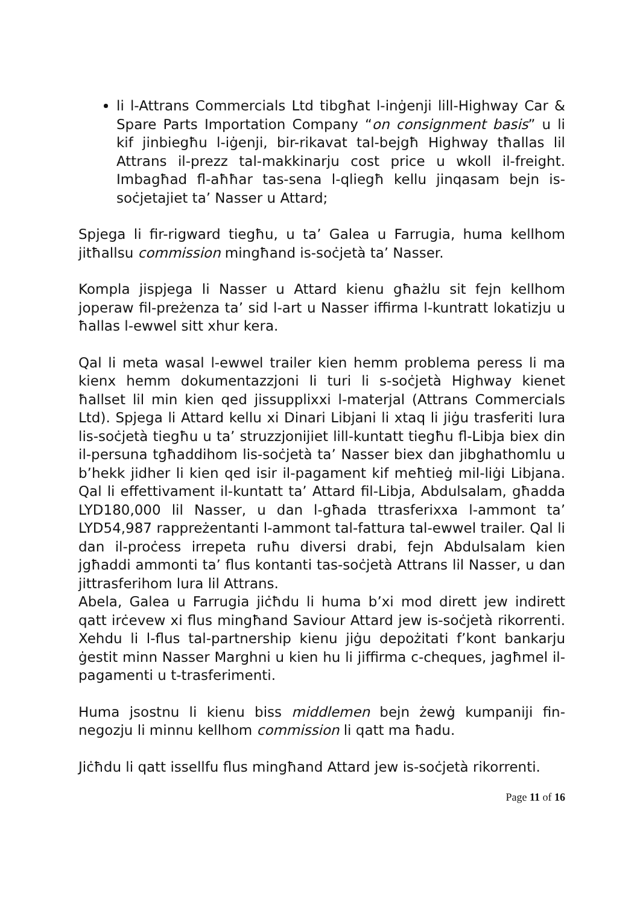li l-Attrans Commercials Ltd tibgħat l-inġenji lill-Highway Car & Spare Parts Importation Company “on consignment basis” u li kif jinbiegħu l-iġenji, bir-rikavat tal-bejgħ Highway tħallas lil Attrans il-prezz tal-makkinarju cost price u wkoll il-freight. Imbagħad fl-aħħar tas-sena l-qliegħ kellu jinqasam bejn is-soċjetajiet ta’ Nasser u Attard;
Spjega li fir-rigward tiegħu, u ta’ Galea u Farrugia, huma kellhom jitħallsu commission mingħand is-soċjetà ta’ Nasser.
Kompla jispjega li Nasser u Attard kienu għażlu sit fejn kellhom joperaw fil-preżenza ta’ sid l-art u Nasser iffirma l-kuntratt lokatizju u ħallas l-ewwel sitt xhur kera.
Qal li meta wasal l-ewwel trailer kien hemm problema peress li ma kienx hemm dokumentazzjoni li turi li s-soċjetà Highway kienet ħallset lil min kien qed jissupplixxi l-materjal (Attrans Commercials Ltd). Spjega li Attard kellu xi Dinari Libjani li xtaq li jiġu trasferiti lura lis-soċjetà tiegħu u ta’ struzzjonijiet lill-kuntatt tiegħu fl-Libja biex din il-persuna tgħaddihom lis-soċjetà ta’ Nasser biex dan jibghathomlu u b’hekk jidher li kien qed isir il-pagament kif meħtieġ mil-liġi Libjana. Qal li effettivament il-kuntatt ta’ Attard fil-Libja, Abdulsalam, għadda LYD180,000 lil Nasser, u dan l-għada ttrasferixxa l-ammont ta’ LYD54,987 rappreżentanti l-ammont tal-fattura tal-ewwel trailer. Qal li dan il-proċess irrepeta ruħu diversi drabi, fejn Abdulsalam kien jgħaddi ammonti ta’ flus kontanti tas-soċjetà Attrans lil Nasser, u dan jittrasferihom lura lil Attrans.
Abela, Galea u Farrugia jiċħdu li huma b’xi mod dirett jew indirett qatt irċevew xi flus mingħand Saviour Attard jew is-soċjetà rikorrenti. Xehdu li l-flus tal-partnership kienu jiġu depożitati f’kont bankarju ġestit minn Nasser Marghni u kien hu li jiffirma c-cheques, jagħmel il-pagamenti u t-trasferimenti.
Huma jsostnu li kienu biss middlemen bejn żewġ kumpaniji fin-negozju li minnu kellhom commission li qatt ma ħadu.
Jiċħdu li qatt issellfu flus mingħand Attard jew is-soċjetà rikorrenti.
Page 11 of 16